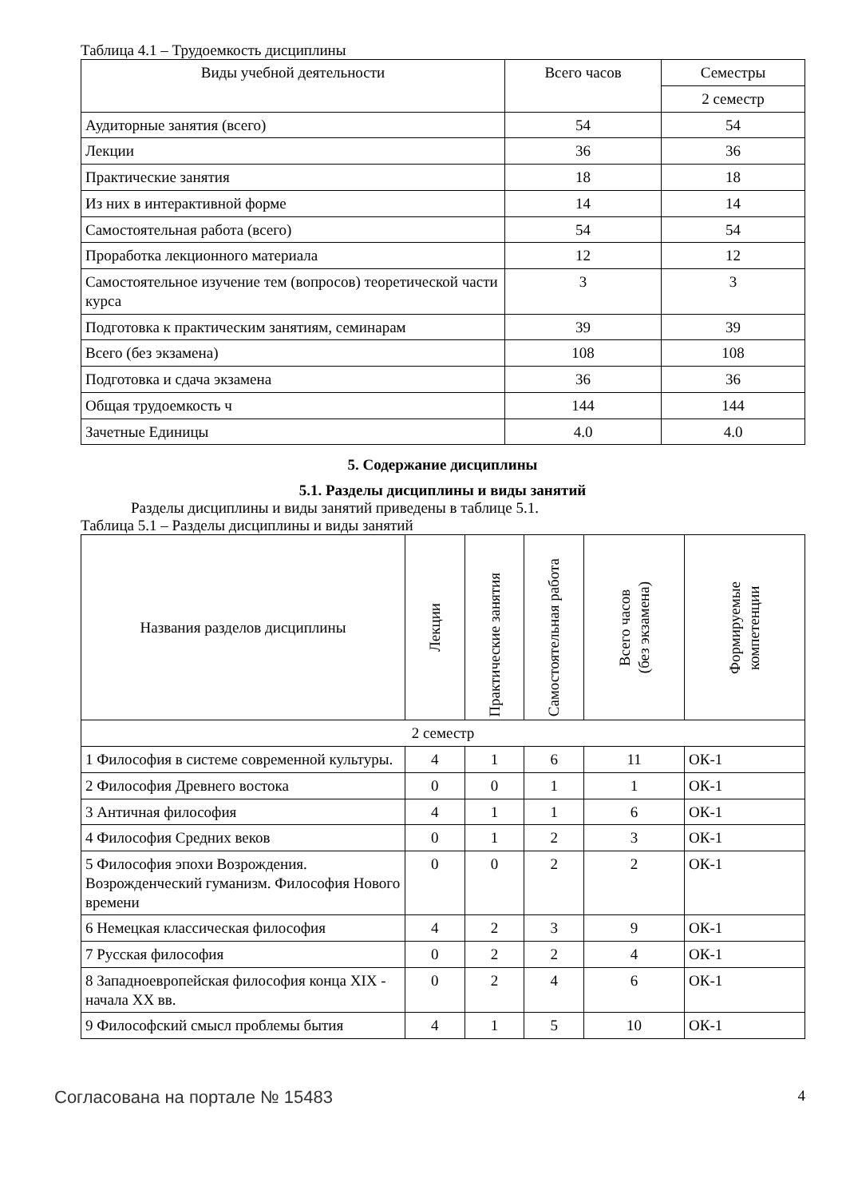Таблица 4.1 – Трудоемкость дисциплины
| Виды учебной деятельности | Всего часов | Семестры |
| --- | --- | --- |
| | | 2 семестр |
| Аудиторные занятия (всего) | 54 | 54 |
| Лекции | 36 | 36 |
| Практические занятия | 18 | 18 |
| Из них в интерактивной форме | 14 | 14 |
| Самостоятельная работа (всего) | 54 | 54 |
| Проработка лекционного материала | 12 | 12 |
| Самостоятельное изучение тем (вопросов) теоретической части курса | 3 | 3 |
| Подготовка к практическим занятиям, семинарам | 39 | 39 |
| Всего (без экзамена) | 108 | 108 |
| Подготовка и сдача экзамена | 36 | 36 |
| Общая трудоемкость ч | 144 | 144 |
| Зачетные Единицы | 4.0 | 4.0 |
5. Содержание дисциплины
5.1. Разделы дисциплины и виды занятий
Разделы дисциплины и виды занятий приведены в таблице 5.1.
Таблица 5.1 – Разделы дисциплины и виды занятий
| Названия разделов дисциплины | Лекции | Практические занятия | Самостоятельная работа | Всего часов (без экзамена) | Формируемые компетенции |
| --- | --- | --- | --- | --- | --- |
| 2 семестр | | | | | |
| 1 Философия в системе современной культуры. | 4 | 1 | 6 | 11 | ОК-1 |
| 2 Философия Древнего востока | 0 | 0 | 1 | 1 | ОК-1 |
| 3 Античная философия | 4 | 1 | 1 | 6 | ОК-1 |
| 4 Философия Средних веков | 0 | 1 | 2 | 3 | ОК-1 |
| 5 Философия эпохи Возрождения. Возрожденческий гуманизм. Философия Нового времени | 0 | 0 | 2 | 2 | ОК-1 |
| 6 Немецкая классическая философия | 4 | 2 | 3 | 9 | ОК-1 |
| 7 Русская философия | 0 | 2 | 2 | 4 | ОК-1 |
| 8 Западноевропейская философия конца XIX - начала XX вв. | 0 | 2 | 4 | 6 | ОК-1 |
| 9 Философский смысл проблемы бытия | 4 | 1 | 5 | 10 | ОК-1 |
Согласована на портале № 15483 4